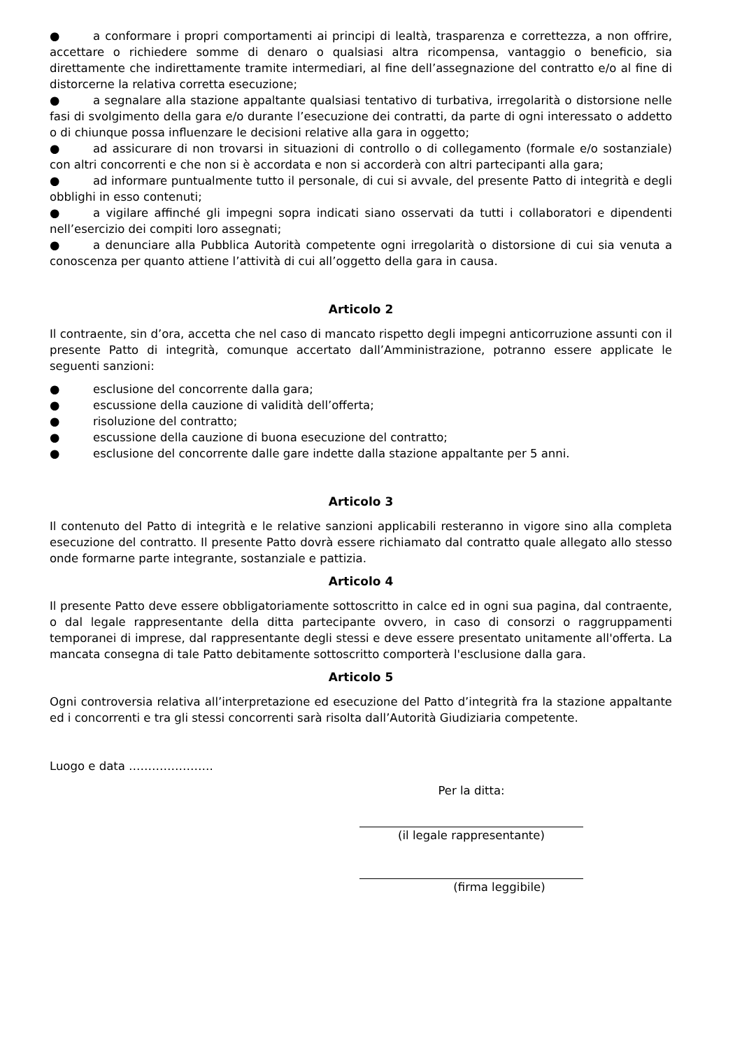● a conformare i propri comportamenti ai principi di lealtà, trasparenza e correttezza, a non offrire, accettare o richiedere somme di denaro o qualsiasi altra ricompensa, vantaggio o beneficio, sia direttamente che indirettamente tramite intermediari, al fine dell’assegnazione del contratto e/o al fine di distorcerne la relativa corretta esecuzione;
● a segnalare alla stazione appaltante qualsiasi tentativo di turbativa, irregolarità o distorsione nelle fasi di svolgimento della gara e/o durante l’esecuzione dei contratti, da parte di ogni interessato o addetto o di chiunque possa influenzare le decisioni relative alla gara in oggetto;
● ad assicurare di non trovarsi in situazioni di controllo o di collegamento (formale e/o sostanziale) con altri concorrenti e che non si è accordata e non si accorderà con altri partecipanti alla gara;
● ad informare puntualmente tutto il personale, di cui si avvale, del presente Patto di integrità e degli obblighi in esso contenuti;
● a vigilare affinché gli impegni sopra indicati siano osservati da tutti i collaboratori e dipendenti nell’esercizio dei compiti loro assegnati;
● a denunciare alla Pubblica Autorità competente ogni irregolarità o distorsione di cui sia venuta a conoscenza per quanto attiene l’attività di cui all’oggetto della gara in causa.
Articolo 2
Il contraente, sin d’ora, accetta che nel caso di mancato rispetto degli impegni anticorruzione assunti con il presente Patto di integrità, comunque accertato dall’Amministrazione, potranno essere applicate le seguenti sanzioni:
● esclusione del concorrente dalla gara;
● escussione della cauzione di validità dell’offerta;
● risoluzione del contratto;
● escussione della cauzione di buona esecuzione del contratto;
● esclusione del concorrente dalle gare indette dalla stazione appaltante per 5 anni.
Articolo 3
Il contenuto del Patto di integrità e le relative sanzioni applicabili resteranno in vigore sino alla completa esecuzione del contratto. Il presente Patto dovrà essere richiamato dal contratto quale allegato allo stesso onde formarne parte integrante, sostanziale e pattizia.
Articolo 4
Il presente Patto deve essere obbligatoriamente sottoscritto in calce ed in ogni sua pagina, dal contraente, o dal legale rappresentante della ditta partecipante ovvero, in caso di consorzi o raggruppamenti temporanei di imprese, dal rappresentante degli stessi e deve essere presentato unitamente all'offerta. La mancata consegna di tale Patto debitamente sottoscritto comporterà l'esclusione dalla gara.
Articolo 5
Ogni controversia relativa all’interpretazione ed esecuzione del Patto d’integrità fra la stazione appaltante ed i concorrenti e tra gli stessi concorrenti sarà risolta dall’Autorità Giudiziaria competente.
Luogo e data ………………….
Per la ditta:
(il legale rappresentante)
(firma leggibile)